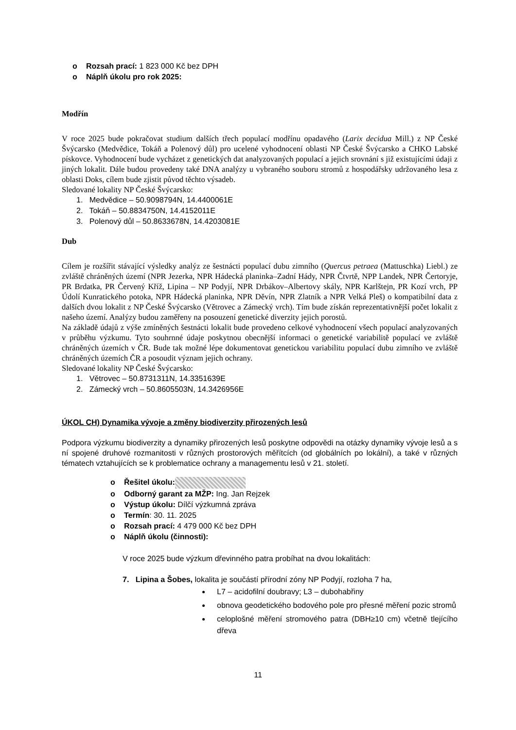o Rozsah prací: 1 823 000 Kč bez DPH
o Náplň úkolu pro rok 2025:
Modřín
V roce 2025 bude pokračovat studium dalších třech populací modřínu opadavého (Larix decidua Mill.) z NP České Švýcarsko (Medvědice, Tokáň a Polenový důl) pro ucelené vyhodnocení oblasti NP České Švýcarsko a CHKO Labské pískovce. Vyhodnocení bude vycházet z genetických dat analyzovaných populací a jejich srovnání s již existujícími údaji z jiných lokalit. Dále budou provedeny také DNA analýzy u vybraného souboru stromů z hospodářsky udržovaného lesa z oblasti Doks, cílem bude zjistit původ těchto výsadeb.
Sledované lokality NP České Švýcarsko:
1. Medvědice – 50.9098794N, 14.4400061E
2. Tokáň – 50.8834750N, 14.4152011E
3. Polenový důl – 50.8633678N, 14.4203081E
Dub
Cílem je rozšířit stávající výsledky analýz ze šestnácti populací dubu zimního (Quercus petraea (Mattuschka) Liebl.) ze zvláště chráněných území (NPR Jezerka, NPR Hádecká planinka–Zadní Hády, NPR Čtvrtě, NPP Landek, NPR Čertoryje, PR Brdatka, PR Červený Kříž, Lipina – NP Podyjí, NPR Drbákov–Albertovy skály, NPR Karlštejn, PR Kozí vrch, PP Údolí Kunratického potoka, NPR Hádecká planinka, NPR Děvín, NPR Zlatník a NPR Velká Pleš) o kompatibilní data z dalších dvou lokalit z NP České Švýcarsko (Větrovec a Zámecký vrch). Tím bude získán reprezentativnější počet lokalit z našeho území. Analýzy budou zaměřeny na posouzení genetické diverzity jejich porostů.
Na základě údajů z výše zmíněných šestnácti lokalit bude provedeno celkové vyhodnocení všech populací analyzovaných v průběhu výzkumu. Tyto souhrnné údaje poskytnou obecnější informaci o genetické variabilitě populací ve zvláště chráněných územích v ČR. Bude tak možné lépe dokumentovat genetickou variabilitu populací dubu zimního ve zvláště chráněných územích ČR a posoudit význam jejich ochrany.
Sledované lokality NP České Švýcarsko:
1. Větrovec – 50.8731311N, 14.3351639E
2. Zámecký vrch – 50.8605503N, 14.3426956E
ÚKOL CH) Dynamika vývoje a změny biodiverzity přirozených lesů
Podpora výzkumu biodiverzity a dynamiky přirozených lesů poskytne odpovědi na otázky dynamiky vývoje lesů a s ní spojené druhové rozmanitosti v různých prostorových měřítcích (od globálních po lokální), a také v různých tématech vztahujících se k problematice ochrany a managementu lesů v 21. století.
o Řešitel úkolu:
o Odborný garant za MŽP: Ing. Jan Rejzek
o Výstup úkolu: Dílčí výzkumná zpráva
o Termín: 30. 11. 2025
o Rozsah prací: 4 479 000 Kč bez DPH
o Náplň úkolu (činnosti):
V roce 2025 bude výzkum dřevinného patra probíhat na dvou lokalitách:
7. Lipina a Šobes, lokalita je součástí přírodní zóny NP Podyjí, rozloha 7 ha,
L7 – acidofilní doubravy; L3 – dubohabřiny
obnova geodetického bodového pole pro přesné měření pozic stromů
celoplošné měření stromového patra (DBH≥10 cm) včetně tlejícího dřeva
11